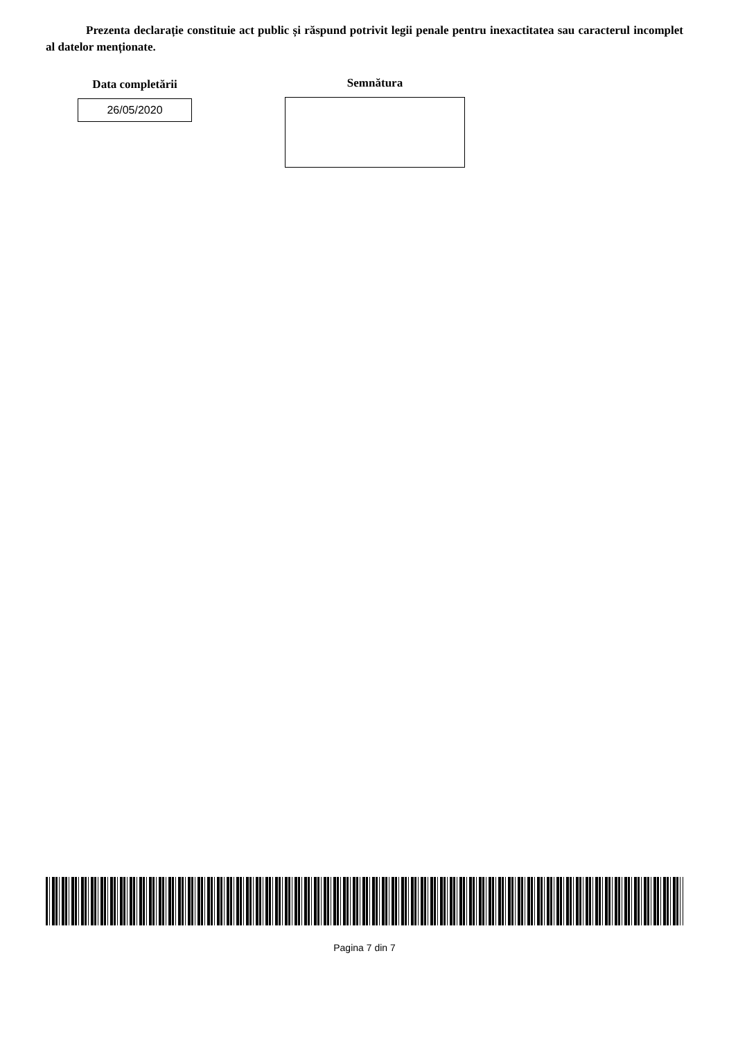Prezenta declarație constituie act public și răspund potrivit legii penale pentru inexactitatea sau caracterul incomplet al datelor menționate.
Data completării
26/05/2020
Semnătura
Pagina 7 din 7